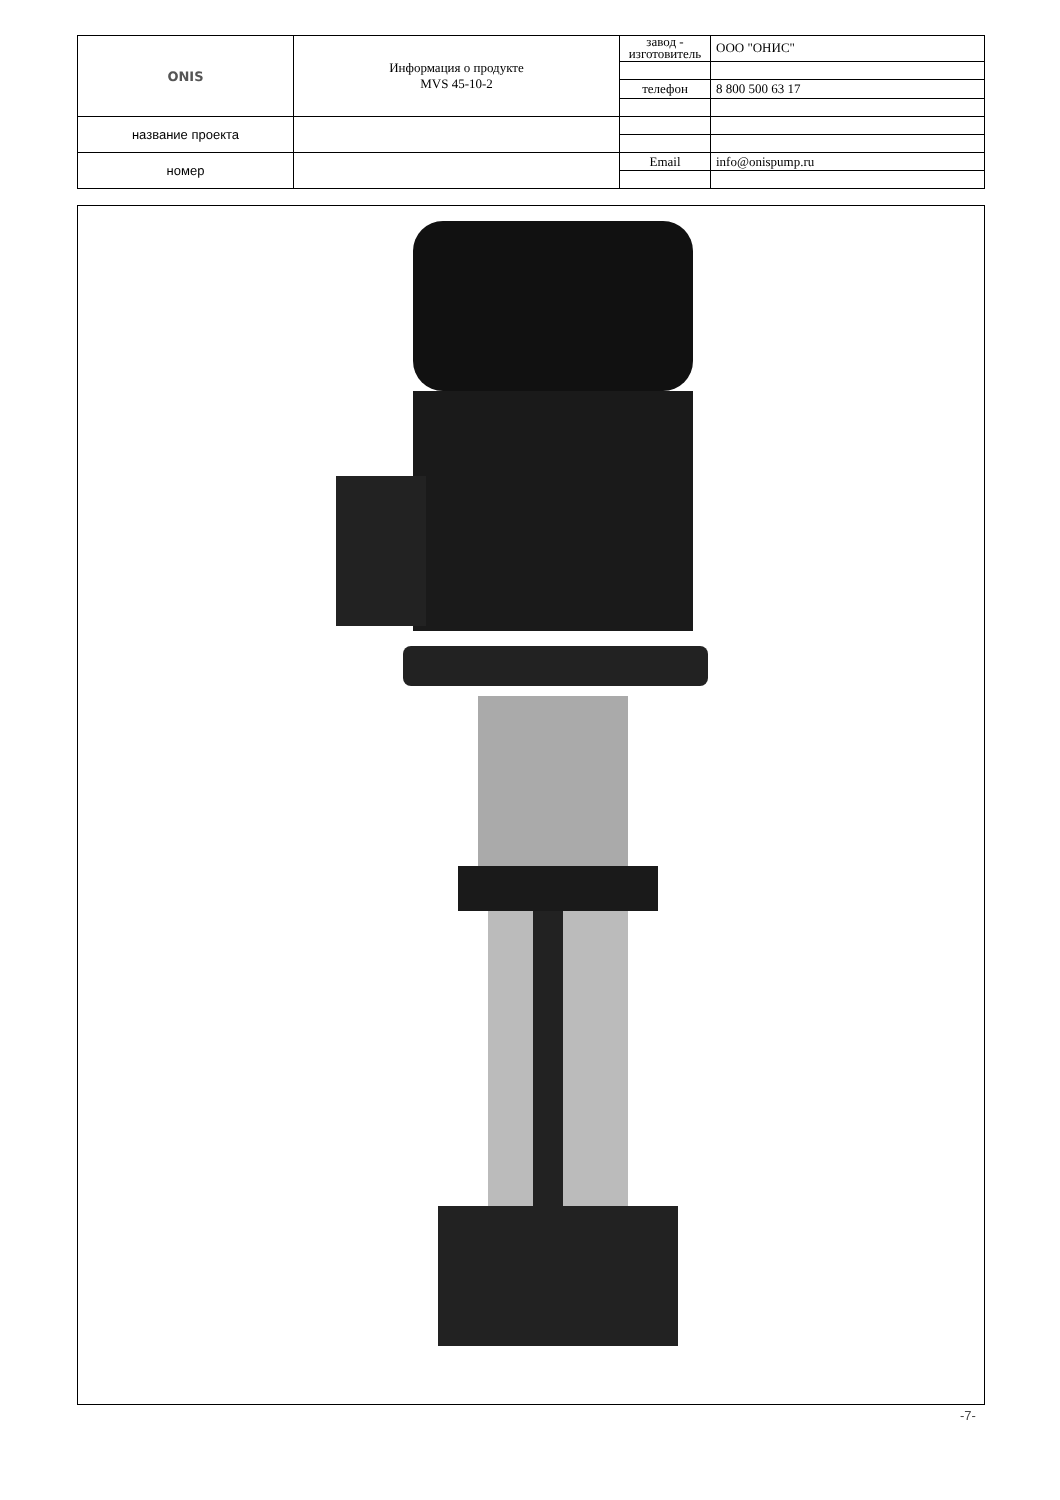| ONIS | Информация о продукте MVS 45-10-2 | завод - изготовитель | ООО "ОНИС" |
| | | телефон | 8 800 500 63 17 |
| название проекта | | | |
| номер | | Email | info@onispump.ru |
-7-